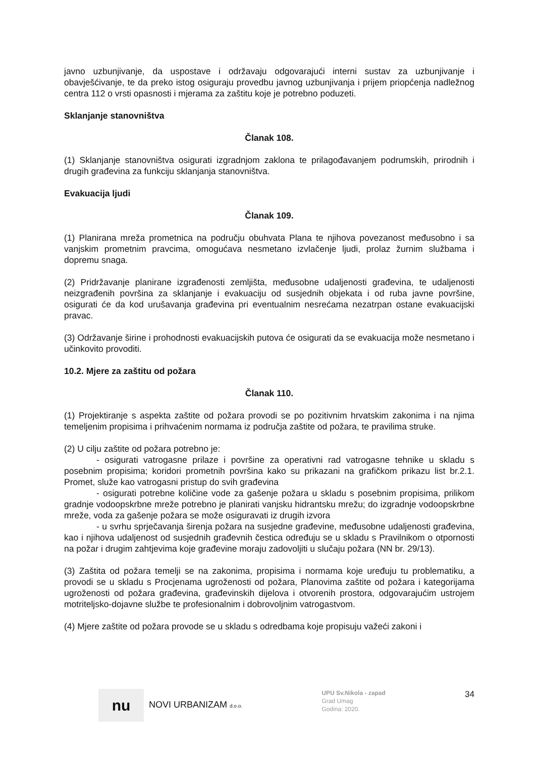javno uzbunjivanje, da uspostave i održavaju odgovarajući interni sustav za uzbunjivanje i obavješćivanje, te da preko istog osiguraju provedbu javnog uzbunjivanja i prijem priopćenja nadležnog centra 112 o vrsti opasnosti i mjerama za zaštitu koje je potrebno poduzeti.
Sklanjanje stanovništva
Članak 108.
(1) Sklanjanje stanovništva osigurati izgradnjom zaklona te prilagođavanjem podrumskih, prirodnih i drugih građevina za funkciju sklanjanja stanovništva.
Evakuacija ljudi
Članak 109.
(1) Planirana mreža prometnica na području obuhvata Plana te njihova povezanost međusobno i sa vanjskim prometnim pravcima, omogućava nesmetano izvlačenje ljudi, prolaz žurnim službama i dopremu snaga.
(2) Pridržavanje planirane izgrađenosti zemljišta, međusobne udaljenosti građevina, te udaljenosti neizgrađenih površina za sklanjanje i evakuaciju od susjednih objekata i od ruba javne površine, osigurati će da kod urušavanja građevina pri eventualnim nesrećama nezatrpan ostane evakuacijski pravac.
(3) Održavanje širine i prohodnosti evakuacijskih putova će osigurati da se evakuacija može nesmetano i učinkovito provoditi.
10.2. Mjere za zaštitu od požara
Članak 110.
(1) Projektiranje s aspekta zaštite od požara provodi se po pozitivnim hrvatskim zakonima i na njima temeljenim propisima i prihvaćenim normama iz područja zaštite od požara, te pravilima struke.
(2) U cilju zaštite od požara potrebno je:
- osigurati vatrogasne prilaze i površine za operativni rad vatrogasne tehnike u skladu s posebnim propisima; koridori prometnih površina kako su prikazani na grafičkom prikazu list br.2.1. Promet, služe kao vatrogasni pristup do svih građevina
- osigurati potrebne količine vode za gašenje požara u skladu s posebnim propisima, prilikom gradnje vodoopskrbne mreže potrebno je planirati vanjsku hidrantsku mrežu; do izgradnje vodoopskrbne mreže, voda za gašenje požara se može osiguravati iz drugih izvora
- u svrhu sprječavanja širenja požara na susjedne građevine, međusobne udaljenosti građevina, kao i njihova udaljenost od susjednih građevnih čestica određuju se u skladu s Pravilnikom o otpornosti na požar i drugim zahtjevima koje građevine moraju zadovoljiti u slučaju požara (NN br. 29/13).
(3) Zaštita od požara temelji se na zakonima, propisima i normama koje uređuju tu problematiku, a provodi se u skladu s Procjenama ugroženosti od požara, Planovima zaštite od požara i kategorijama ugroženosti od požara građevina, građevinskih dijelova i otvorenih prostora, odgovarajućim ustrojem motriteljsko-dojavne službe te profesionalnim i dobrovoljnim vatrogastvom.
(4) Mjere zaštite od požara provode se u skladu s odredbama koje propisuju važeći zakoni i
nu
NOVI URBANIZAM d.o.o.
UPU Sv.Nikola - zapad
Grad Umag
Godina: 2020.
34